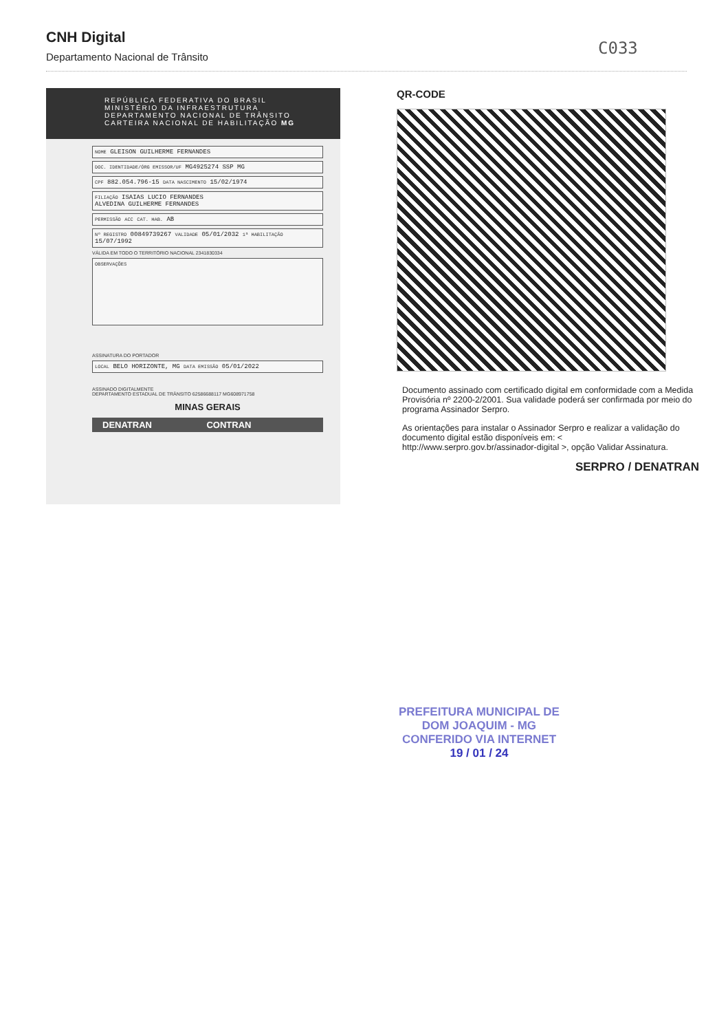CNH Digital
Departamento Nacional de Trânsito
C033
REPÚBLICA FEDERATIVA DO BRASIL
MINISTÉRIO DA INFRAESTRUTURA
DEPARTAMENTO NACIONAL DE TRÂNSITO
CARTEIRA NACIONAL DE HABILITAÇÃO MG
NOME GLEISON GUILHERME FERNANDES
DOC. IDENTIDADE/ÓRG EMISSOR/UF MG4925274 SSP MG
CPF 882.054.796-15 DATA NASCIMENTO 15/02/1974
FILIAÇÃO ISAIAS LUCIO FERNANDES
ALVEDINA GUILHERME FERNANDES
PERMISSÃO ACC CAT. HAB. AB
Nº REGISTRO 00849739267 VALIDADE 05/01/2032 1ª HABILITAÇÃO 15/07/1992
VÁLIDA EM TODO O TERRITÓRIO NACIONAL 2341830334
OBSERVAÇÕES
ASSINATURA DO PORTADOR
LOCAL BELO HORIZONTE, MG DATA EMISSÃO 05/01/2022
ASSINADO DIGITALMENTE
DEPARTAMENTO ESTADUAL DE TRÂNSITO 62586688117 MG608971758
MINAS GERAIS
DENATRAN CONTRAN
QR-CODE
Documento assinado com certificado digital em conformidade com a Medida Provisória nº 2200-2/2001. Sua validade poderá ser confirmada por meio do programa Assinador Serpro.
As orientações para instalar o Assinador Serpro e realizar a validação do documento digital estão disponíveis em: < http://www.serpro.gov.br/assinador-digital >, opção Validar Assinatura.
SERPRO / DENATRAN
PREFEITURA MUNICIPAL DE
DOM JOAQUIM - MG
CONFERIDO VIA INTERNET
19 / 01 / 24